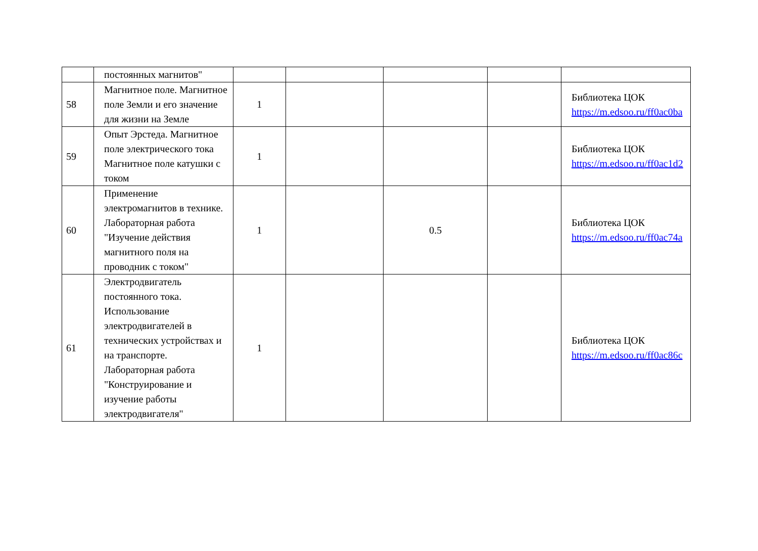| | постоянных магнитов" | | | | | |
| 58 | Магнитное поле. Магнитное поле Земли и его значение для жизни на Земле | 1 | | | | Библиотека ЦОК https://m.edsoo.ru/ff0ac0ba |
| 59 | Опыт Эрстеда. Магнитное поле электрического тока Магнитное поле катушки с током | 1 | | | | Библиотека ЦОК https://m.edsoo.ru/ff0ac1d2 |
| 60 | Применение электромагнитов в технике. Лабораторная работа "Изучение действия магнитного поля на проводник с током" | 1 | | 0.5 | | Библиотека ЦОК https://m.edsoo.ru/ff0ac74a |
| 61 | Электродвигатель постоянного тока. Использование электродвигателей в технических устройствах и на транспорте. Лабораторная работа "Конструирование и изучение работы электродвигателя" | 1 | | | | Библиотека ЦОК https://m.edsoo.ru/ff0ac86c |